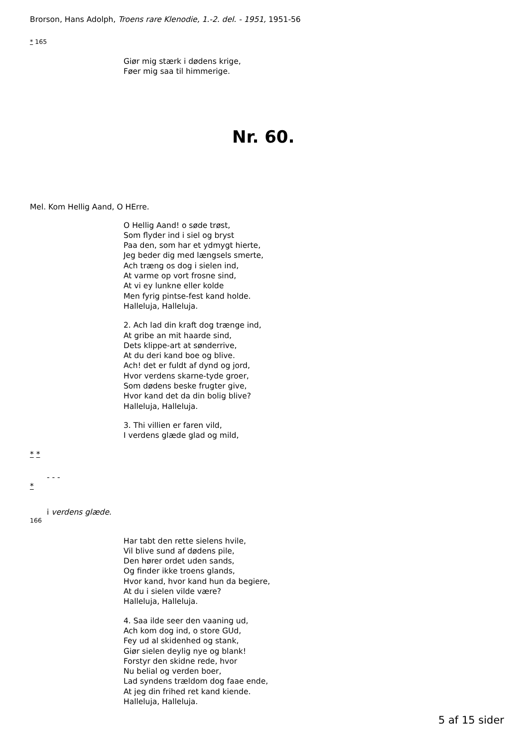Brorson, Hans Adolph, Troens rare Klenodie, 1.-2. del. - 1951, 1951-56
* 165
Giør mig stærk i dødens krige,
Føer mig saa til himmerige.
Nr. 60.
Mel. Kom Hellig Aand, O HErre.
O Hellig Aand! o søde trøst,
Som flyder ind i siel og bryst
Paa den, som har et ydmygt hierte,
Jeg beder dig med længsels smerte,
Ach træng os dog i sielen ind,
At varme op vort frosne sind,
At vi ey lunkne eller kolde
Men fyrig pintse-fest kand holde.
Halleluja, Halleluja.
2. Ach lad din kraft dog trænge ind,
At gribe an mit haarde sind,
Dets klippe-art at sønderrive,
At du deri kand boe og blive.
Ach! det er fuldt af dynd og jord,
Hvor verdens skarne-tyde groer,
Som dødens beske frugter give,
Hvor kand det da din bolig blive?
Halleluja, Halleluja.
3. Thi villien er faren vild,
I verdens glæde glad og mild,
* *
- - -
*
i verdens glæde.
166
Har tabt den rette sielens hvile,
Vil blive sund af dødens pile,
Den hører ordet uden sands,
Og finder ikke troens glands,
Hvor kand, hvor kand hun da begiere,
At du i sielen vilde være?
Halleluja, Halleluja.
4. Saa ilde seer den vaaning ud,
Ach kom dog ind, o store GUd,
Fey ud al skidenhed og stank,
Giør sielen deylig nye og blank!
Forstyr den skidne rede, hvor
Nu belial og verden boer,
Lad syndens trældom dog faae ende,
At jeg din frihed ret kand kiende.
Halleluja, Halleluja.
5 af 15 sider